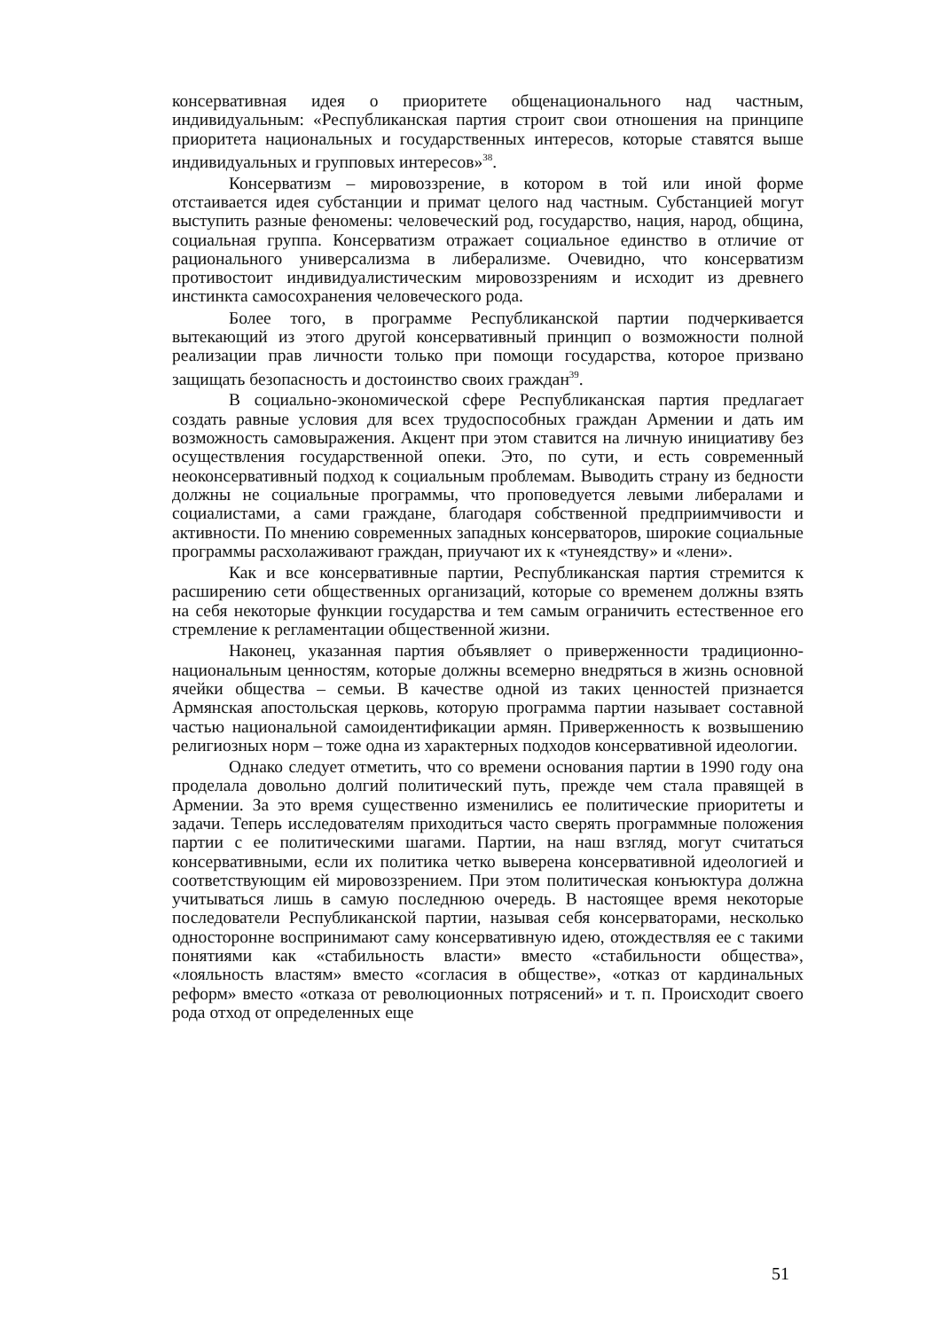консервативная идея о приоритете общенационального над частным, индивидуальным: «Республиканская партия строит свои отношения на принципе приоритета национальных и государственных интересов, которые ставятся выше индивидуальных и групповых интересов»<sup>38</sup>.
Консерватизм – мировоззрение, в котором в той или иной форме отстаивается идея субстанции и примат целого над частным. Субстанцией могут выступить разные феномены: человеческий род, государство, нация, народ, община, социальная группа. Консерватизм отражает социальное единство в отличие от рационального универсализма в либерализме. Очевидно, что консерватизм противостоит индивидуалистическим мировоззрениям и исходит из древнего инстинкта самосохранения человеческого рода.
Более того, в программе Республиканской партии подчеркивается вытекающий из этого другой консервативный принцип о возможности полной реализации прав личности только при помощи государства, которое призвано защищать безопасность и достоинство своих граждан<sup>39</sup>.
В социально-экономической сфере Республиканская партия предлагает создать равные условия для всех трудоспособных граждан Армении и дать им возможность самовыражения. Акцент при этом ставится на личную инициативу без осуществления государственной опеки. Это, по сути, и есть современный неоконсервативный подход к социальным проблемам. Выводить страну из бедности должны не социальные программы, что проповедуется левыми либералами и социалистами, а сами граждане, благодаря собственной предприимчивости и активности. По мнению современных западных консерваторов, широкие социальные программы расхолаживают граждан, приучают их к «тунеядству» и «лени».
Как и все консервативные партии, Республиканская партия стремится к расширению сети общественных организаций, которые со временем должны взять на себя некоторые функции государства и тем самым ограничить естественное его стремление к регламентации общественной жизни.
Наконец, указанная партия объявляет о приверженности традиционно-национальным ценностям, которые должны всемерно внедряться в жизнь основной ячейки общества – семьи. В качестве одной из таких ценностей признается Армянская апостольская церковь, которую программа партии называет составной частью национальной самоидентификации армян. Приверженность к возвышению религиозных норм – тоже одна из характерных подходов консервативной идеологии.
Однако следует отметить, что со времени основания партии в 1990 году она проделала довольно долгий политический путь, прежде чем стала правящей в Армении. За это время существенно изменились ее политические приоритеты и задачи. Теперь исследователям приходиться часто сверять программные положения партии с ее политическими шагами. Партии, на наш взгляд, могут считаться консервативными, если их политика четко выверена консервативной идеологией и соответствующим ей мировоззрением. При этом политическая конъюктура должна учитываться лишь в самую последнюю очередь. В настоящее время некоторые последователи Республиканской партии, называя себя консерваторами, несколько односторонне воспринимают саму консервативную идею, отождествляя ее с такими понятиями как «стабильность власти» вместо «стабильности общества», «лояльность властям» вместо «согласия в обществе», «отказ от кардинальных реформ» вместо «отказа от революционных потрясений» и т. п. Происходит своего рода отход от определенных еще
51